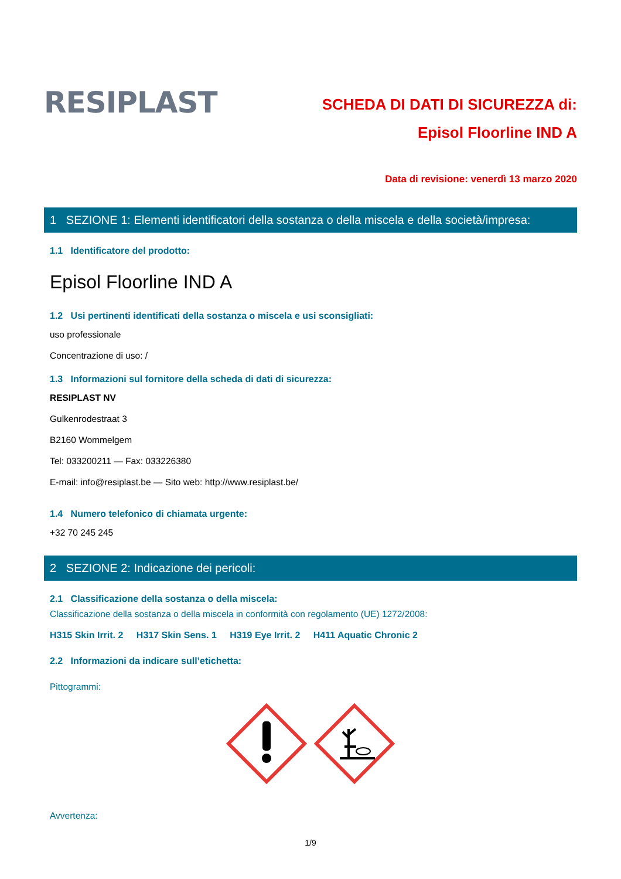RESIPLAST
SCHEDA DI DATI DI SICUREZZA di:
Episol Floorline IND A
Data di revisione: venerdì 13 marzo 2020
1 SEZIONE 1: Elementi identificatori della sostanza o della miscela e della società/impresa:
1.1 Identificatore del prodotto:
Episol Floorline IND A
1.2 Usi pertinenti identificati della sostanza o miscela e usi sconsigliati:
uso professionale
Concentrazione di uso: /
1.3 Informazioni sul fornitore della scheda di dati di sicurezza:
RESIPLAST NV
Gulkenrodestraat 3
B2160 Wommelgem
Tel: 033200211 — Fax: 033226380
E-mail: info@resiplast.be — Sito web: http://www.resiplast.be/
1.4 Numero telefonico di chiamata urgente:
+32 70 245 245
2 SEZIONE 2: Indicazione dei pericoli:
2.1 Classificazione della sostanza o della miscela:
Classificazione della sostanza o della miscela in conformità con regolamento (UE) 1272/2008:
H315 Skin Irrit. 2 H317 Skin Sens. 1 H319 Eye Irrit. 2 H411 Aquatic Chronic 2
2.2 Informazioni da indicare sull’etichetta:
Pittogrammi:
Avvertenza:
1/9